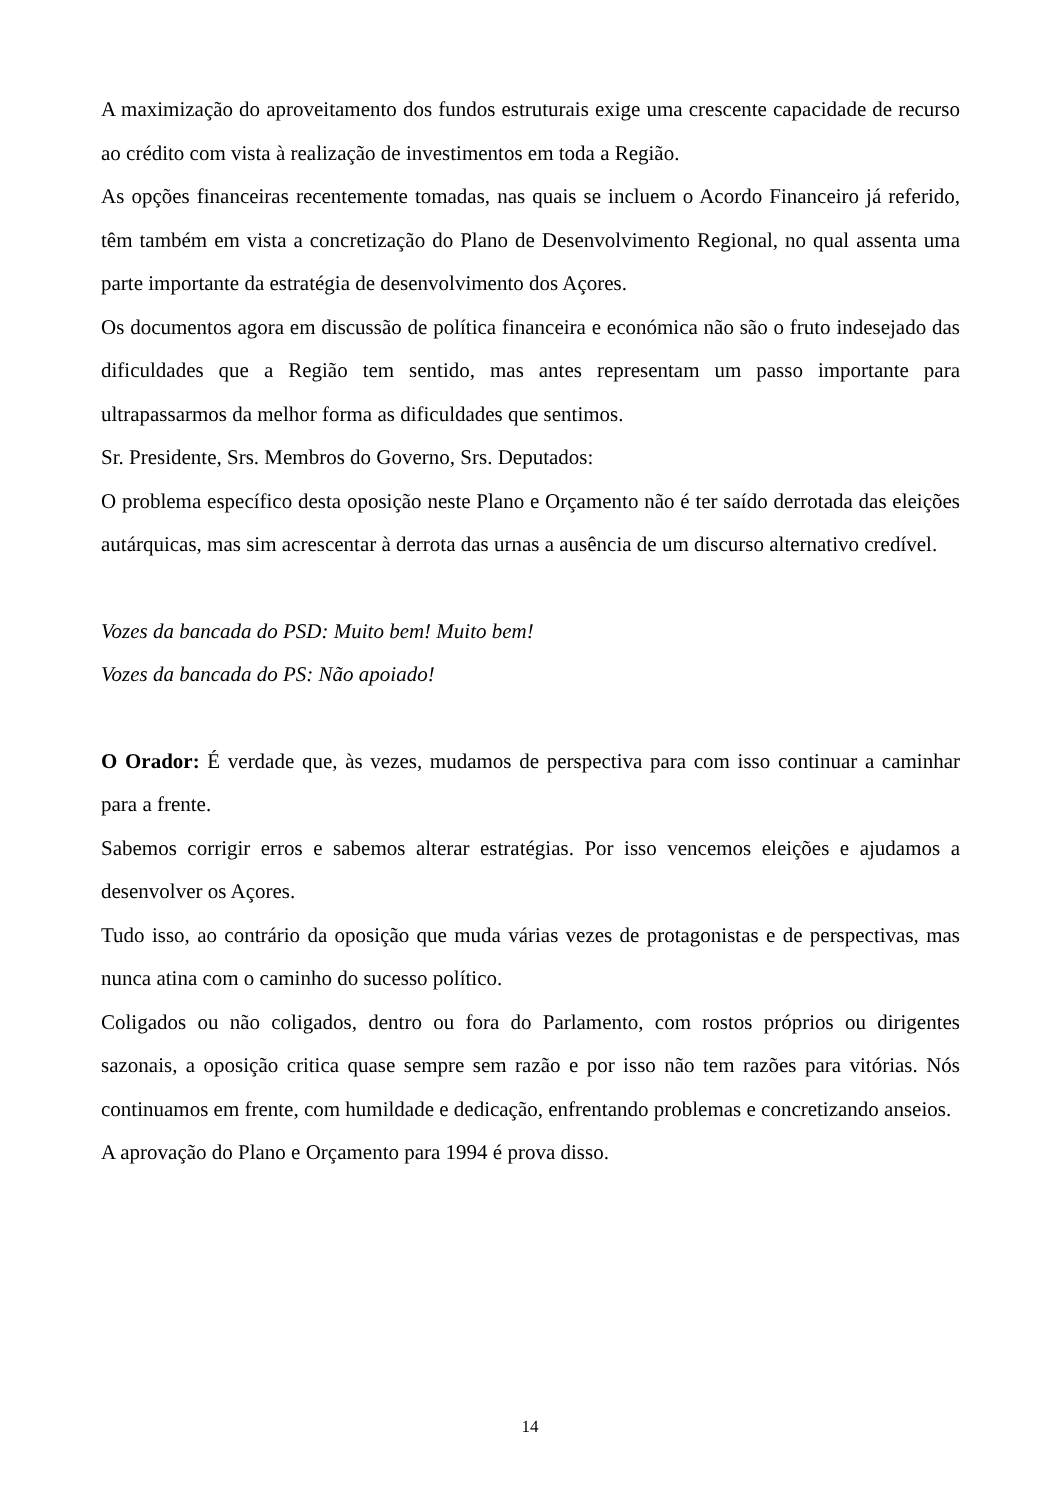A maximização do aproveitamento dos fundos estruturais exige uma crescente capacidade de recurso ao crédito com vista à realização de investimentos em toda a Região.
As opções financeiras recentemente tomadas, nas quais se incluem o Acordo Financeiro já referido, têm também em vista a concretização do Plano de Desenvolvimento Regional, no qual assenta uma parte importante da estratégia de desenvolvimento dos Açores.
Os documentos agora em discussão de política financeira e económica não são o fruto indesejado das dificuldades que a Região tem sentido, mas antes representam um passo importante para ultrapassarmos da melhor forma as dificuldades que sentimos.
Sr. Presidente, Srs. Membros do Governo, Srs. Deputados:
O problema específico desta oposição neste Plano e Orçamento não é ter saído derrotada das eleições autárquicas, mas sim acrescentar à derrota das urnas a ausência de um discurso alternativo credível.
Vozes da bancada do PSD: Muito bem! Muito bem!
Vozes da bancada do PS: Não apoiado!
O Orador: É verdade que, às vezes, mudamos de perspectiva para com isso continuar a caminhar para a frente.
Sabemos corrigir erros e sabemos alterar estratégias. Por isso vencemos eleições e ajudamos a desenvolver os Açores.
Tudo isso, ao contrário da oposição que muda várias vezes de protagonistas e de perspectivas, mas nunca atina com o caminho do sucesso político.
Coligados ou não coligados, dentro ou fora do Parlamento, com rostos próprios ou dirigentes sazonais, a oposição critica quase sempre sem razão e por isso não tem razões para vitórias. Nós continuamos em frente, com humildade e dedicação, enfrentando problemas e concretizando anseios.
A aprovação do Plano e Orçamento para 1994 é prova disso.
14